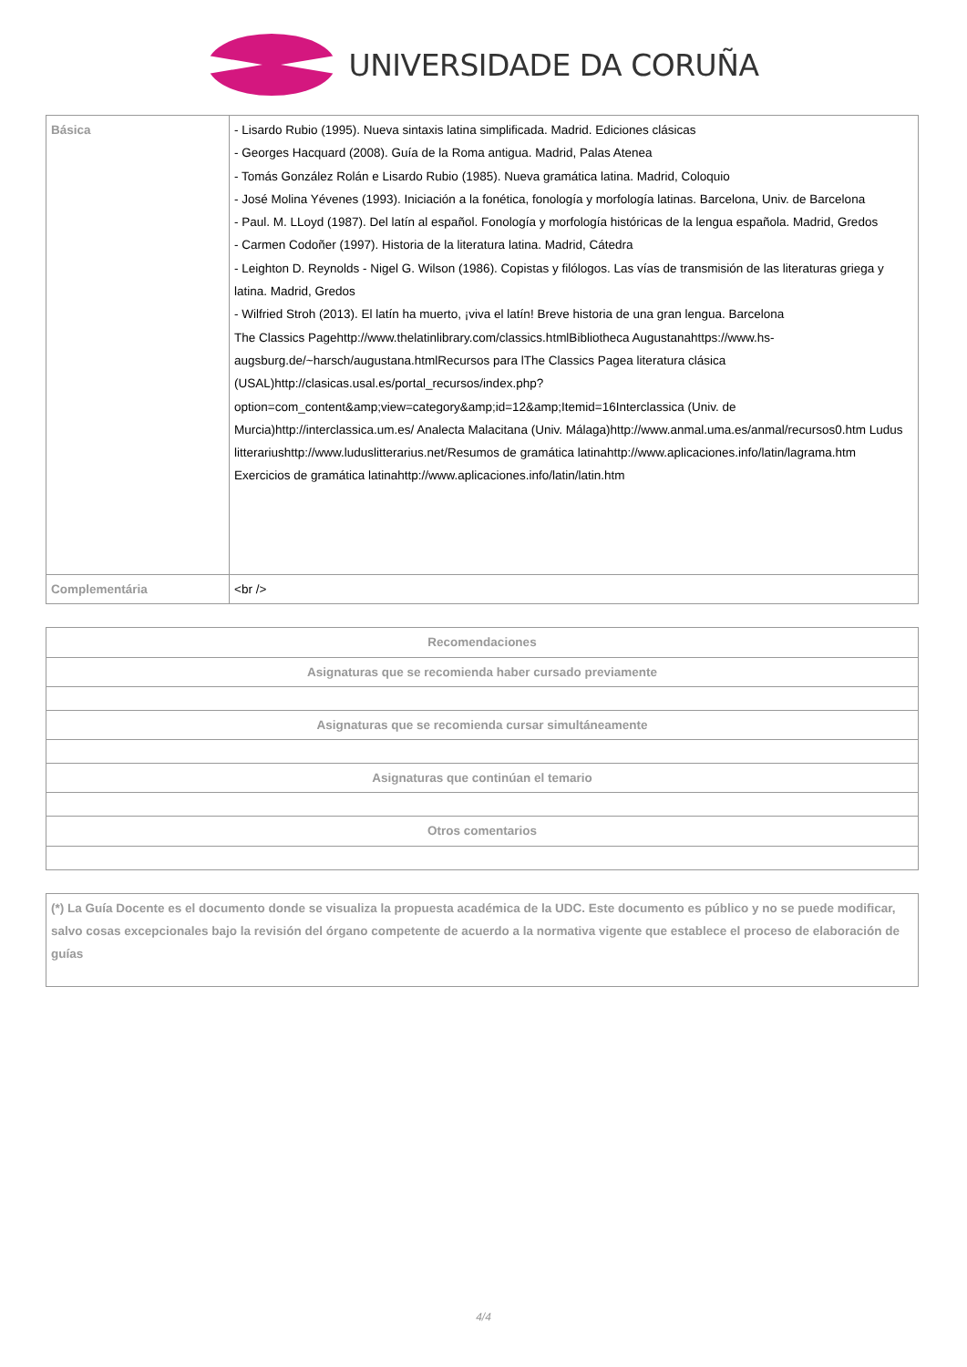UNIVERSIDADE DA CORUÑA
| Básica | - Lisardo Rubio (1995). Nueva sintaxis latina simplificada. Madrid. Ediciones clásicas - Georges Hacquard (2008). Guía de la Roma antigua. Madrid, Palas Atenea - Tomás González Rolán e Lisardo Rubio (1985). Nueva gramática latina. Madrid, Coloquio - José Molina Yévenes (1993). Iniciación a la fonética, fonología y morfología latinas. Barcelona, Univ. de Barcelona - Paul. M. LLoyd (1987). Del latín al español. Fonología y morfología históricas de la lengua española. Madrid, Gredos - Carmen Codoñer (1997). Historia de la literatura latina. Madrid, Cátedra - Leighton D. Reynolds - Nigel G. Wilson (1986). Copistas y filólogos. Las vías de transmisión de las literaturas griega y latina. Madrid, Gredos - Wilfried Stroh (2013). El latín ha muerto, ¡viva el latín! Breve historia de una gran lengua. Barcelona The Classics Pagehttp://www.thelatinlibrary.com/classics.htmlBibliotheca Augustanahttps://www.hs-augsburg.de/~harsch/augustana.htmlRecursos para lThe Classics Pagea literatura clásica (USAL)http://clasicas.usal.es/portal_recursos/index.php?option=com_content&amp;view=category&amp;id=12&amp;Itemid=16Interclassica (Univ. de Murcia)http://interclassica.um.es/ Analecta Malacitana (Univ. Málaga)http://www.anmal.uma.es/anmal/recursos0.htm Ludus litterariushttp://www.luduslitterarius.net/Resumos de gramática latinahttp://www.aplicaciones.info/latin/lagrama.htm Exercicios de gramática latinahttp://www.aplicaciones.info/latin/latin.htm |
| Complementária | <br /> |
| Recomendaciones |
| Asignaturas que se recomienda haber cursado previamente |
| Asignaturas que se recomienda cursar simultáneamente |
| Asignaturas que continúan el temario |
| Otros comentarios |
| (*) La Guía Docente es el documento donde se visualiza la propuesta académica de la UDC. Este documento es público y no se puede modificar, salvo cosas excepcionales bajo la revisión del órgano competente de acuerdo a la normativa vigente que establece el proceso de elaboración de guías |
4/4